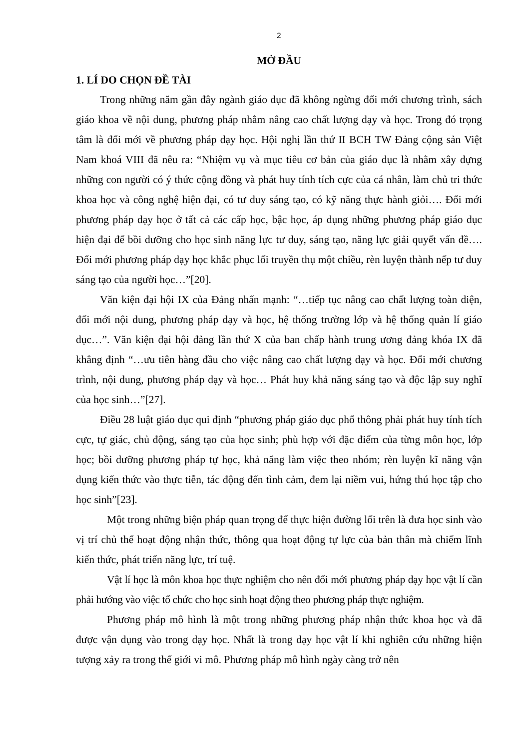2
MỞ ĐẦU
1. LÍ DO CHỌN ĐỀ TÀI
Trong những năm gần đây ngành giáo dục đã không ngừng đổi mới chương trình, sách giáo khoa về nội dung, phương pháp nhằm nâng cao chất lượng dạy và học. Trong đó trọng tâm là đổi mới về phương pháp dạy học. Hội nghị lần thứ II BCH TW Đảng cộng sản Việt Nam khoá VIII đã nêu ra: “Nhiệm vụ và mục tiêu cơ bản của giáo dục là nhằm xây dựng những con người có ý thức cộng đồng và phát huy tính tích cực của cá nhân, làm chủ tri thức khoa học và công nghệ hiện đại, có tư duy sáng tạo, có kỹ năng thực hành giỏi…. Đổi mới phương pháp dạy học ở tất cả các cấp học, bậc học, áp dụng những phương pháp giáo dục hiện đại để bồi dưỡng cho học sinh năng lực tư duy, sáng tạo, năng lực giải quyết vấn đề…. Đổi mới phương pháp dạy học khắc phục lối truyền thụ một chiều, rèn luyện thành nếp tư duy sáng tạo của người học…”[20].
Văn kiện đại hội IX của Đảng nhấn mạnh: “…tiếp tục nâng cao chất lượng toàn diện, đổi mới nội dung, phương pháp dạy và học, hệ thống trường lớp và hệ thống quản lí giáo dục…”. Văn kiện đại hội đảng lần thứ X của ban chấp hành trung ương đảng khóa IX đã khẳng định “…ưu tiên hàng đầu cho việc nâng cao chất lượng dạy và học. Đổi mới chương trình, nội dung, phương pháp dạy và học… Phát huy khả năng sáng tạo và độc lập suy nghĩ của học sinh…”[27].
Điều 28 luật giáo dục qui định “phương pháp giáo dục phổ thông phải phát huy tính tích cực, tự giác, chủ động, sáng tạo của học sinh; phù hợp với đặc điểm của từng môn học, lớp học; bồi dưỡng phương pháp tự học, khả năng làm việc theo nhóm; rèn luyện kĩ năng vận dụng kiến thức vào thực tiễn, tác động đến tình cảm, đem lại niềm vui, hứng thú học tập cho học sinh”[23].
Một trong những biện pháp quan trọng để thực hiện đường lối trên là đưa học sinh vào vị trí chủ thể hoạt động nhận thức, thông qua hoạt động tự lực của bản thân mà chiếm lĩnh kiến thức, phát triển năng lực, trí tuệ.
Vật lí học là môn khoa học thực nghiệm cho nên đổi mới phương pháp dạy học vật lí cần phải hướng vào việc tổ chức cho học sinh hoạt động theo phương pháp thực nghiệm.
Phương pháp mô hình là một trong những phương pháp nhận thức khoa học và đã được vận dụng vào trong dạy học. Nhất là trong dạy học vật lí khi nghiên cứu những hiện tượng xảy ra trong thế giới vi mô. Phương pháp mô hình ngày càng trở nên